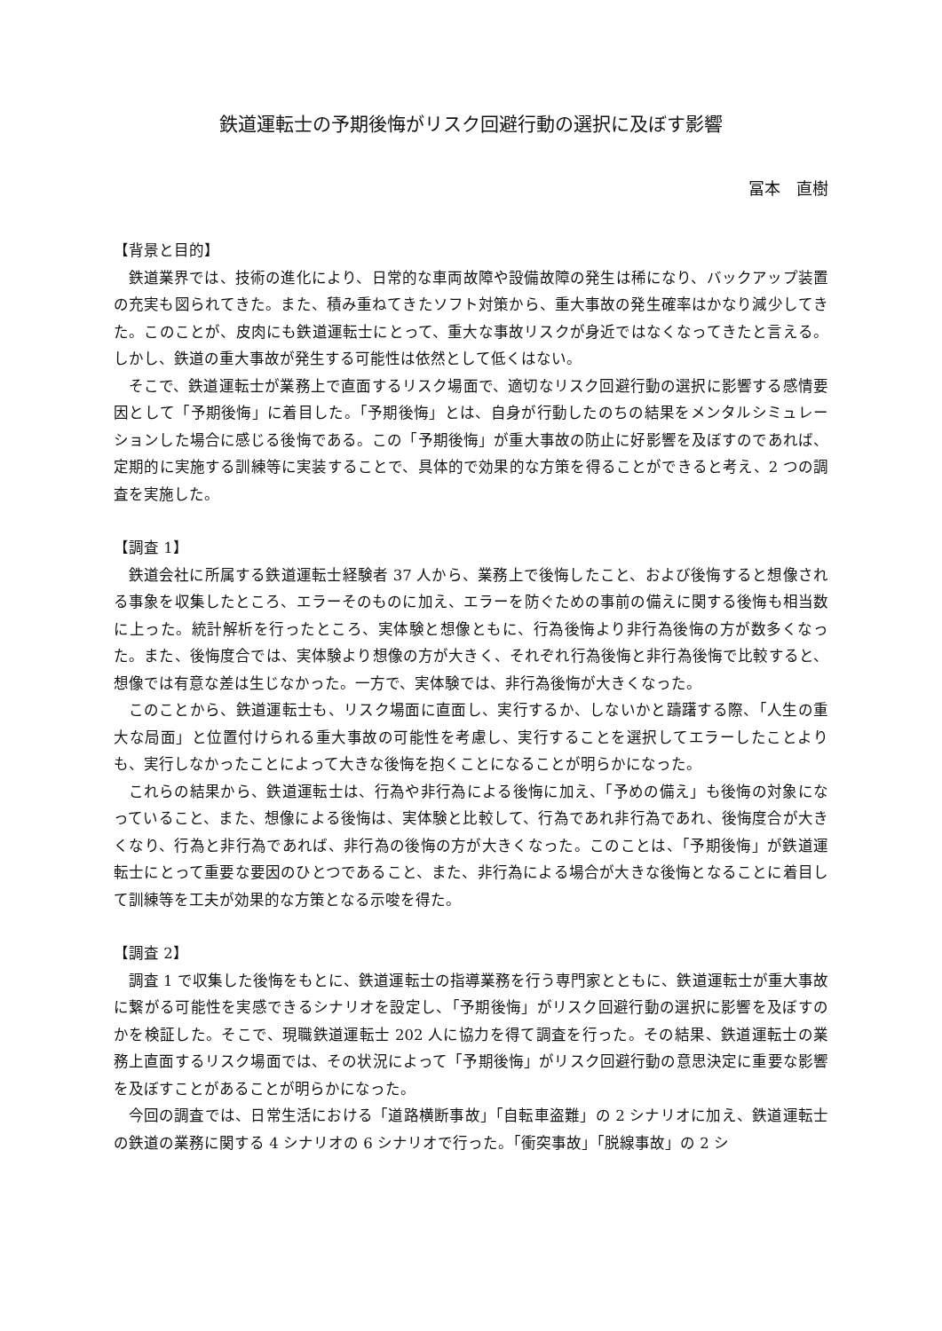鉄道運転士の予期後悔がリスク回避行動の選択に及ぼす影響
冨本　直樹
【背景と目的】
鉄道業界では、技術の進化により、日常的な車両故障や設備故障の発生は稀になり、バックアップ装置の充実も図られてきた。また、積み重ねてきたソフト対策から、重大事故の発生確率はかなり減少してきた。このことが、皮肉にも鉄道運転士にとって、重大な事故リスクが身近ではなくなってきたと言える。しかし、鉄道の重大事故が発生する可能性は依然として低くはない。
そこで、鉄道運転士が業務上で直面するリスク場面で、適切なリスク回避行動の選択に影響する感情要因として「予期後悔」に着目した。「予期後悔」とは、自身が行動したのちの結果をメンタルシミュレーションした場合に感じる後悔である。この「予期後悔」が重大事故の防止に好影響を及ぼすのであれば、定期的に実施する訓練等に実装することで、具体的で効果的な方策を得ることができると考え、2 つの調査を実施した。
【調査 1】
鉄道会社に所属する鉄道運転士経験者 37 人から、業務上で後悔したこと、および後悔すると想像される事象を収集したところ、エラーそのものに加え、エラーを防ぐための事前の備えに関する後悔も相当数に上った。統計解析を行ったところ、実体験と想像ともに、行為後悔より非行為後悔の方が数多くなった。また、後悔度合では、実体験より想像の方が大きく、それぞれ行為後悔と非行為後悔で比較すると、想像では有意な差は生じなかった。一方で、実体験では、非行為後悔が大きくなった。
このことから、鉄道運転士も、リスク場面に直面し、実行するか、しないかと躊躇する際、「人生の重大な局面」と位置付けられる重大事故の可能性を考慮し、実行することを選択してエラーしたことよりも、実行しなかったことによって大きな後悔を抱くことになることが明らかになった。
これらの結果から、鉄道運転士は、行為や非行為による後悔に加え、「予めの備え」も後悔の対象になっていること、また、想像による後悔は、実体験と比較して、行為であれ非行為であれ、後悔度合が大きくなり、行為と非行為であれば、非行為の後悔の方が大きくなった。このことは、「予期後悔」が鉄道運転士にとって重要な要因のひとつであること、また、非行為による場合が大きな後悔となることに着目して訓練等を工夫が効果的な方策となる示唆を得た。
【調査 2】
調査 1 で収集した後悔をもとに、鉄道運転士の指導業務を行う専門家とともに、鉄道運転士が重大事故に繋がる可能性を実感できるシナリオを設定し、「予期後悔」がリスク回避行動の選択に影響を及ぼすのかを検証した。そこで、現職鉄道運転士 202 人に協力を得て調査を行った。その結果、鉄道運転士の業務上直面するリスク場面では、その状況によって「予期後悔」がリスク回避行動の意思決定に重要な影響を及ぼすことがあることが明らかになった。
今回の調査では、日常生活における「道路横断事故」「自転車盗難」の 2 シナリオに加え、鉄道運転士の鉄道の業務に関する 4 シナリオの 6 シナリオで行った。「衝突事故」「脱線事故」の 2 シ